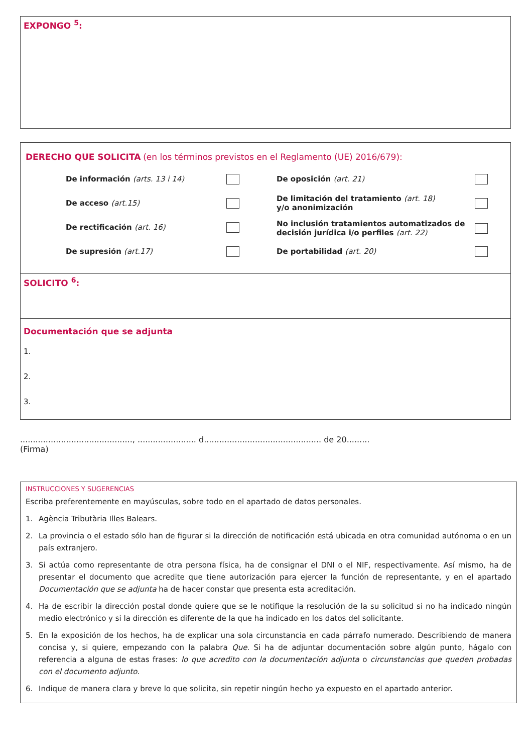EXPONGO <sup>5</sup>:
DERECHO QUE SOLICITA (en los términos previstos en el Reglamento (UE) 2016/679):
De información (arts. 13 i 14)
De acceso (art.15)
De rectificación (art. 16)
De supresión (art.17)
De oposición (art. 21)
De limitación del tratamiento (art. 18)
y/o anonimización
No inclusión tratamientos automatizados de decisión jurídica i/o perfiles (art. 22)
De portabilidad (art. 20)
SOLICITO <sup>6</sup>:
Documentación que se adjunta
1.
2.
3.
............................................, ....................... d.............................................. de 20.........
(Firma)
INSTRUCCIONES Y SUGERENCIAS
Escriba preferentemente en mayúsculas, sobre todo en el apartado de datos personales.
1. Agència Tributària Illes Balears.
2. La provincia o el estado sólo han de figurar si la dirección de notificación está ubicada en otra comunidad autónoma o en un país extranjero.
3. Si actúa como representante de otra persona física, ha de consignar el DNI o el NIF, respectivamente. Así mismo, ha de presentar el documento que acredite que tiene autorización para ejercer la función de representante, y en el apartado Documentación que se adjunta ha de hacer constar que presenta esta acreditación.
4. Ha de escribir la dirección postal donde quiere que se le notifique la resolución de la su solicitud si no ha indicado ningún medio electrónico y si la dirección es diferente de la que ha indicado en los datos del solicitante.
5. En la exposición de los hechos, ha de explicar una sola circunstancia en cada párrafo numerado. Describiendo de manera concisa y, si quiere, empezando con la palabra Que. Si ha de adjuntar documentación sobre algún punto, hágalo con referencia a alguna de estas frases: lo que acredito con la documentación adjunta o circunstancias que queden probadas con el documento adjunto.
6. Indique de manera clara y breve lo que solicita, sin repetir ningún hecho ya expuesto en el apartado anterior.